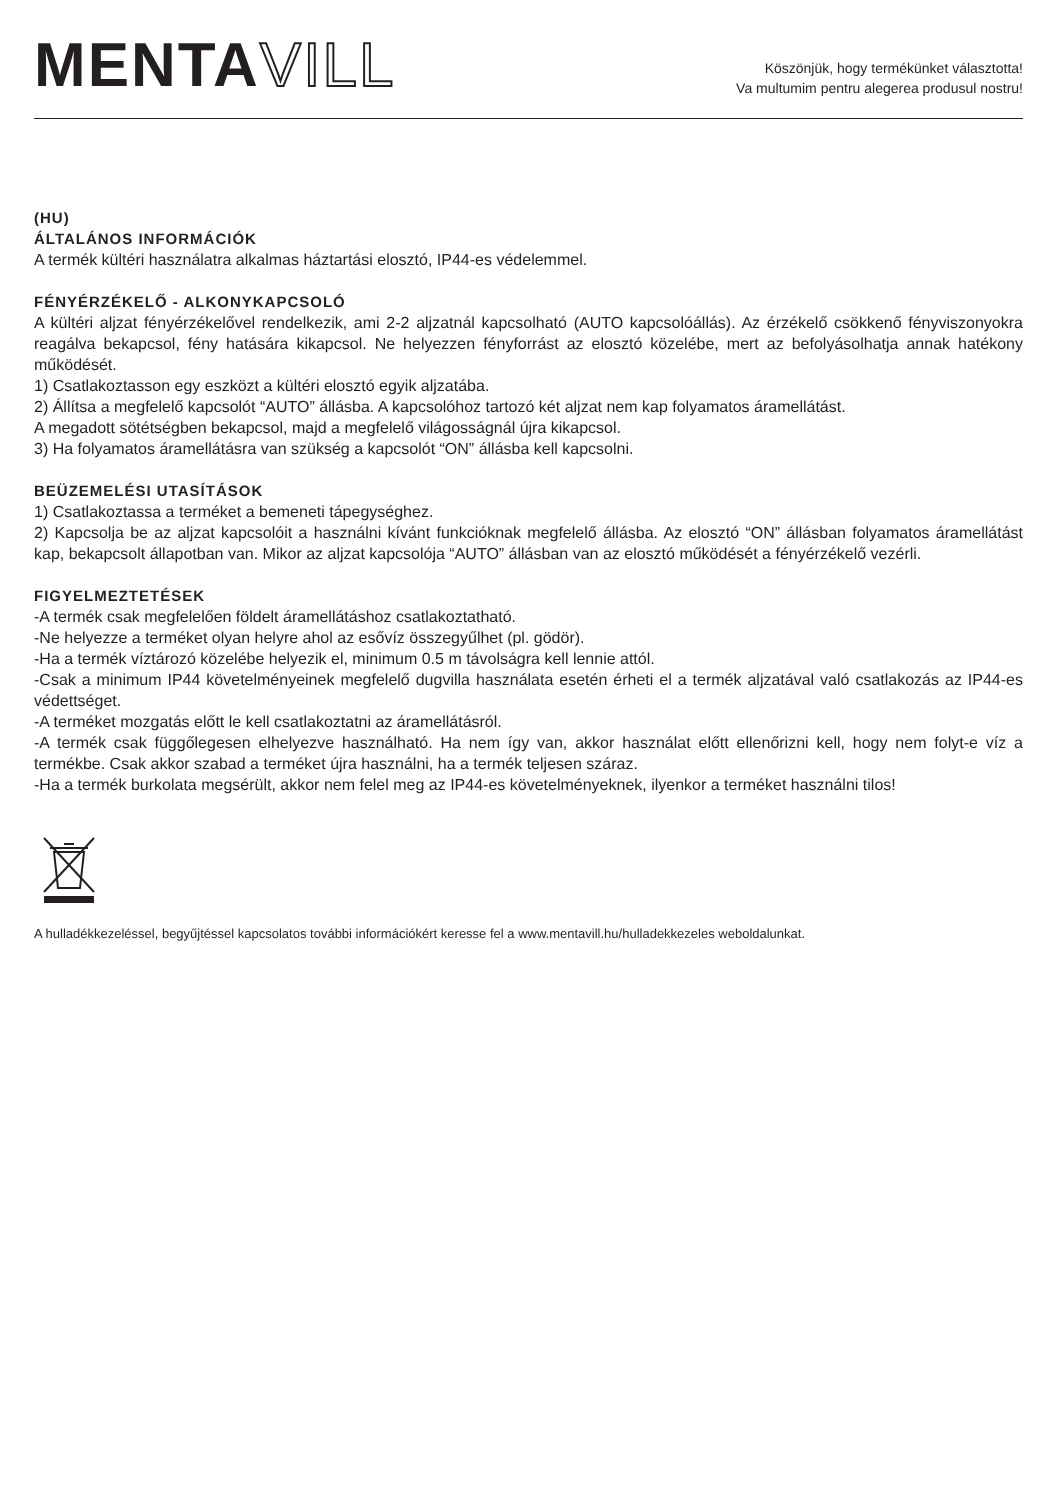MENTAVILL
Köszönjük, hogy termékünket választotta!
Va multumim pentru alegerea produsul nostru!
(HU)
ÁLTALÁNOS INFORMÁCIÓK
A termék kültéri használatra alkalmas háztartási elosztó, IP44-es védelemmel.
FÉNYÉRZÉKELŐ - ALKONYKAPCSOLÓ
A kültéri aljzat fényérzékelővel rendelkezik, ami 2-2 aljzatnál kapcsolható (AUTO kapcsolóállás). Az érzékelő csökkenő fényviszonyokra reagálva bekapcsol, fény hatására kikapcsol. Ne helyezzen fényforrást az elosztó közelébe, mert az befolyásolhatja annak hatékony működését.
1) Csatlakoztasson egy eszközt a kültéri elosztó egyik aljzatába.
2) Állítsa a megfelelő kapcsolót “AUTO” állásba. A kapcsolóhoz tartozó két aljzat nem kap folyamatos áramellátást.
A megadott sötétségben bekapcsol, majd a megfelelő világosságnál újra kikapcsol.
3) Ha folyamatos áramellátásra van szükség a kapcsolót “ON” állásba kell kapcsolni.
BEÜZEMELÉSI UTASÍTÁSOK
1) Csatlakoztassa a terméket a bemeneti tápegységhez.
2) Kapcsolja be az aljzat kapcsolóit a használni kívánt funkcióknak megfelelő állásba. Az elosztó “ON” állásban folyamatos áramellátást kap, bekapcsolt állapotban van. Mikor az aljzat kapcsolója “AUTO” állásban van az elosztó működését a fényérzékelő vezérli.
FIGYELMEZTETÉSEK
-A termék csak megfelelően földelt áramellátáshoz csatlakoztatható.
-Ne helyezze a terméket olyan helyre ahol az esővíz összegyűlhet (pl. gödör).
-Ha a termék víztározó közelébe helyezik el, minimum 0.5 m távolságra kell lennie attól.
-Csak a minimum IP44 követelményeinek megfelelő dugvilla használata esetén érheti el a termék aljzatával való csatlakozás az IP44-es védettséget.
-A terméket mozgatás előtt le kell csatlakoztatni az áramellátásról.
-A termék csak függőlegesen elhelyezve használható. Ha nem így van, akkor használat előtt ellenőrizni kell, hogy nem folyt-e víz a termékbe. Csak akkor szabad a terméket újra használni, ha a termék teljesen száraz.
-Ha a termék burkolata megsérült, akkor nem felel meg az IP44-es követelményeknek, ilyenkor a terméket használni tilos!
A hulladékkezeléssel, begyűjtéssel kapcsolatos további információkért keresse fel a www.mentavill.hu/hulladekkezeles weboldalunkat.